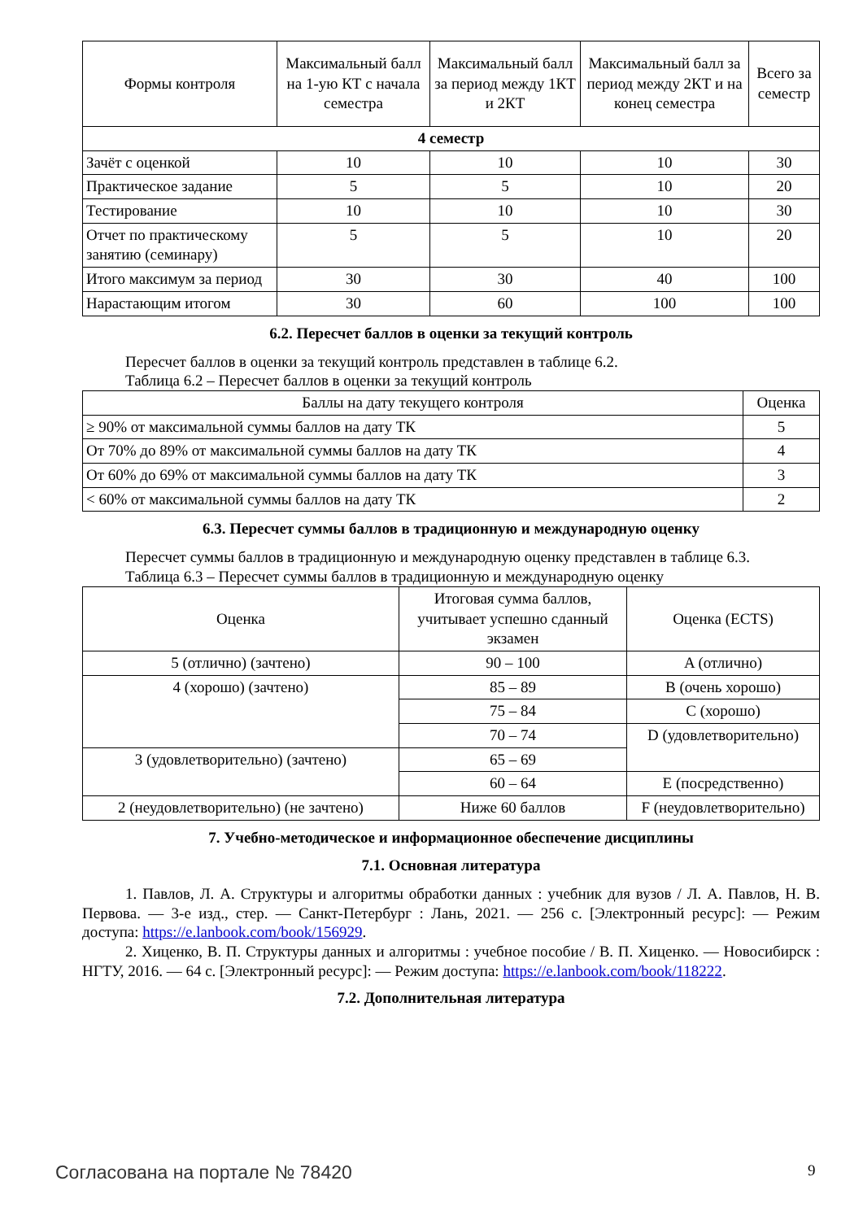| Формы контроля | Максимальный балл на 1-ую КТ с начала семестра | Максимальный балл за период между 1КТ и 2КТ | Максимальный балл за период между 2КТ и на конец семестра | Всего за семестр |
| --- | --- | --- | --- | --- |
| 4 семестр | | | | |
| Зачёт с оценкой | 10 | 10 | 10 | 30 |
| Практическое задание | 5 | 5 | 10 | 20 |
| Тестирование | 10 | 10 | 10 | 30 |
| Отчет по практическому занятию (семинару) | 5 | 5 | 10 | 20 |
| Итого максимум за период | 30 | 30 | 40 | 100 |
| Нарастающим итогом | 30 | 60 | 100 | 100 |
6.2. Пересчет баллов в оценки за текущий контроль
Пересчет баллов в оценки за текущий контроль представлен в таблице 6.2.
Таблица 6.2 – Пересчет баллов в оценки за текущий контроль
| Баллы на дату текущего контроля | Оценка |
| --- | --- |
| ≥ 90% от максимальной суммы баллов на дату ТК | 5 |
| От 70% до 89% от максимальной суммы баллов на дату ТК | 4 |
| От 60% до 69% от максимальной суммы баллов на дату ТК | 3 |
| < 60% от максимальной суммы баллов на дату ТК | 2 |
6.3. Пересчет суммы баллов в традиционную и международную оценку
Пересчет суммы баллов в традиционную и международную оценку представлен в таблице 6.3.
Таблица 6.3 – Пересчет суммы баллов в традиционную и международную оценку
| Оценка | Итоговая сумма баллов, учитывает успешно сданный экзамен | Оценка (ECTS) |
| --- | --- | --- |
| 5 (отлично) (зачтено) | 90 – 100 | A (отлично) |
| 4 (хорошо) (зачтено) | 85 – 89 | B (очень хорошо) |
| | 75 – 84 | C (хорошо) |
| | 70 – 74 | D (удовлетворительно) |
| 3 (удовлетворительно) (зачтено) | 65 – 69 | |
| | 60 – 64 | E (посредственно) |
| 2 (неудовлетворительно) (не зачтено) | Ниже 60 баллов | F (неудовлетворительно) |
7. Учебно-методическое и информационное обеспечение дисциплины
7.1. Основная литература
1. Павлов, Л. А. Структуры и алгоритмы обработки данных : учебник для вузов / Л. А. Павлов, Н. В. Первова. — 3-е изд., стер. — Санкт-Петербург : Лань, 2021. — 256 с. [Электронный ресурс]: — Режим доступа: https://e.lanbook.com/book/156929.
2. Хиценко, В. П. Структуры данных и алгоритмы : учебное пособие / В. П. Хиценко. — Новосибирск : НГТУ, 2016. — 64 с. [Электронный ресурс]: — Режим доступа: https://e.lanbook.com/book/118222.
7.2. Дополнительная литература
Согласована на портале № 78420 9